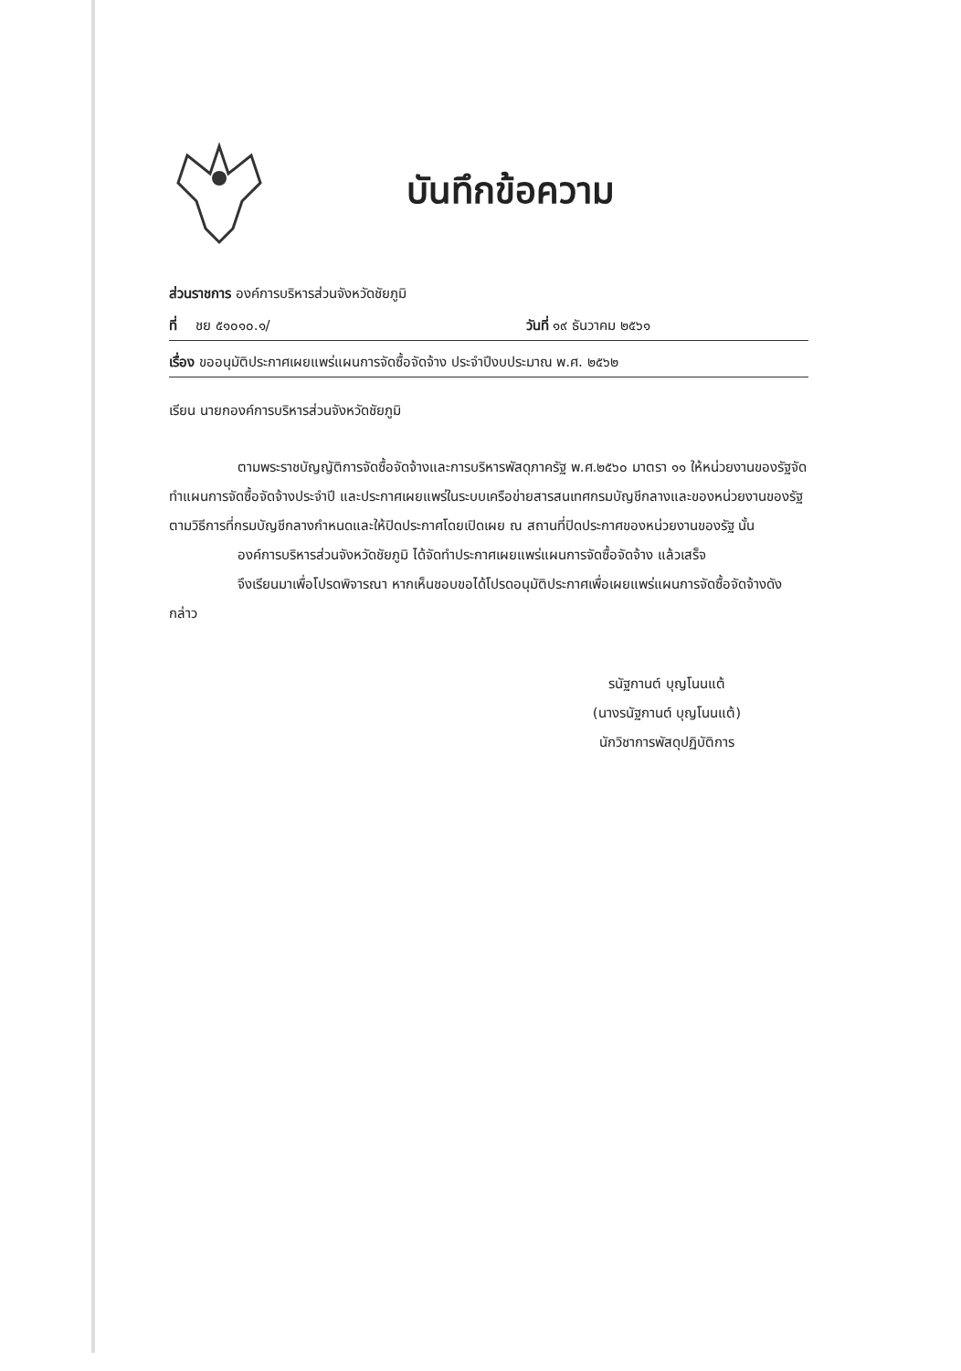บันทึกข้อความ
ส่วนราชการ องค์การบริหารส่วนจังหวัดชัยภูมิ
ที่ ชย ๕๑๐๑๐.๑/ วันที่ ๑๙ ธันวาคม ๒๕๖๑
เรื่อง ขออนุมัติประกาศเผยแพร่แผนการจัดซื้อจัดจ้าง ประจำปีงบประมาณ พ.ศ. ๒๕๖๒
เรียน นายกองค์การบริหารส่วนจังหวัดชัยภูมิ
ตามพระราชบัญญัติการจัดซื้อจัดจ้างและการบริหารพัสดุภาครัฐ พ.ศ.๒๕๖๐ มาตรา ๑๑ ให้หน่วยงานของรัฐจัดทำแผนการจัดซื้อจัดจ้างประจำปี และประกาศเผยแพร่ในระบบเครือข่ายสารสนเทศกรมบัญชีกลางและของหน่วยงานของรัฐตามวิธีการที่กรมบัญชีกลางกำหนดและให้ปิดประกาศโดยเปิดเผย ณ สถานที่ปิดประกาศของหน่วยงานของรัฐ นั้น
องค์การบริหารส่วนจังหวัดชัยภูมิ ได้จัดทำประกาศเผยแพร่แผนการจัดซื้อจัดจ้าง แล้วเสร็จ
จึงเรียนมาเพื่อโปรดพิจารณา หากเห็นชอบขอได้โปรดอนุมัติประกาศเพื่อเผยแพร่แผนการจัดซื้อจัดจ้างดังกล่าว
รนัฐกานต์ บุญโนนแต้
(นางรนัฐกานต์ บุญโนนแต้)
นักวิชาการพัสดุปฏิบัติการ